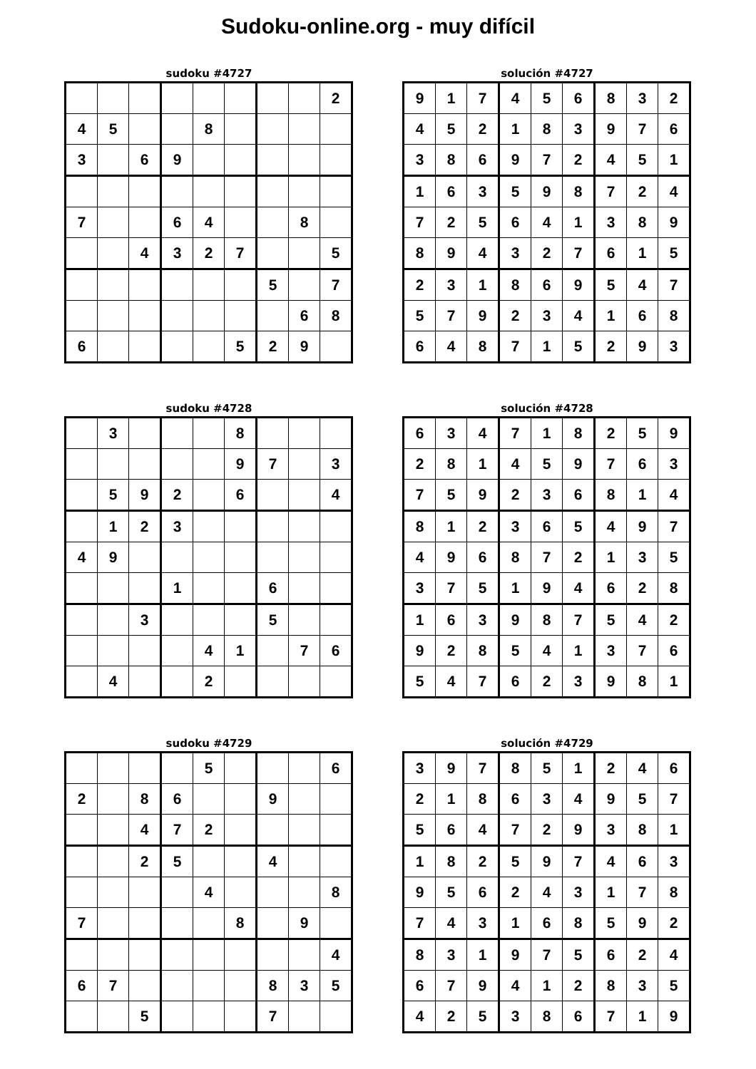Sudoku-online.org - muy difícil
sudoku #4727
| | | | | | | | | 2 |
| 4 | 5 | | | 8 | | | | |
| 3 | | 6 | 9 | | | | | |
| 7 | | | 6 | 4 | | | 8 | |
| | | 4 | 3 | 2 | 7 | | | 5 |
| | | | | | | 5 | | 7 |
| | | | | | | | 6 | 8 |
| 6 | | | | | 5 | 2 | 9 | |
solución #4727
| 9 | 1 | 7 | 4 | 5 | 6 | 8 | 3 | 2 |
| 4 | 5 | 2 | 1 | 8 | 3 | 9 | 7 | 6 |
| 3 | 8 | 6 | 9 | 7 | 2 | 4 | 5 | 1 |
| 1 | 6 | 3 | 5 | 9 | 8 | 7 | 2 | 4 |
| 7 | 2 | 5 | 6 | 4 | 1 | 3 | 8 | 9 |
| 8 | 9 | 4 | 3 | 2 | 7 | 6 | 1 | 5 |
| 2 | 3 | 1 | 8 | 6 | 9 | 5 | 4 | 7 |
| 5 | 7 | 9 | 2 | 3 | 4 | 1 | 6 | 8 |
| 6 | 4 | 8 | 7 | 1 | 5 | 2 | 9 | 3 |
sudoku #4728
| | 3 | | | | 8 | | | |
| | | | | | 9 | 7 | | 3 |
| | 5 | 9 | 2 | | 6 | | | 4 |
| | 1 | 2 | 3 | | | | | |
| 4 | 9 | | | | | | | |
| | | | 1 | | | 6 | | |
| | | 3 | | | | 5 | | |
| | | | | 4 | 1 | | 7 | 6 |
| | 4 | | | 2 | | | | |
solución #4728
| 6 | 3 | 4 | 7 | 1 | 8 | 2 | 5 | 9 |
| 2 | 8 | 1 | 4 | 5 | 9 | 7 | 6 | 3 |
| 7 | 5 | 9 | 2 | 3 | 6 | 8 | 1 | 4 |
| 8 | 1 | 2 | 3 | 6 | 5 | 4 | 9 | 7 |
| 4 | 9 | 6 | 8 | 7 | 2 | 1 | 3 | 5 |
| 3 | 7 | 5 | 1 | 9 | 4 | 6 | 2 | 8 |
| 1 | 6 | 3 | 9 | 8 | 7 | 5 | 4 | 2 |
| 9 | 2 | 8 | 5 | 4 | 1 | 3 | 7 | 6 |
| 5 | 4 | 7 | 6 | 2 | 3 | 9 | 8 | 1 |
sudoku #4729
| | | | | 5 | | | | 6 |
| 2 | | 8 | 6 | | | 9 | | |
| | | 4 | 7 | 2 | | | | |
| | | 2 | 5 | | | 4 | | |
| | | | | 4 | | | | 8 |
| 7 | | | | | 8 | | 9 | |
| | | | | | | | | 4 |
| 6 | 7 | | | | | 8 | 3 | 5 |
| | | 5 | | | | 7 | | |
solución #4729
| 3 | 9 | 7 | 8 | 5 | 1 | 2 | 4 | 6 |
| 2 | 1 | 8 | 6 | 3 | 4 | 9 | 5 | 7 |
| 5 | 6 | 4 | 7 | 2 | 9 | 3 | 8 | 1 |
| 1 | 8 | 2 | 5 | 9 | 7 | 4 | 6 | 3 |
| 9 | 5 | 6 | 2 | 4 | 3 | 1 | 7 | 8 |
| 7 | 4 | 3 | 1 | 6 | 8 | 5 | 9 | 2 |
| 8 | 3 | 1 | 9 | 7 | 5 | 6 | 2 | 4 |
| 6 | 7 | 9 | 4 | 1 | 2 | 8 | 3 | 5 |
| 4 | 2 | 5 | 3 | 8 | 6 | 7 | 1 | 9 |